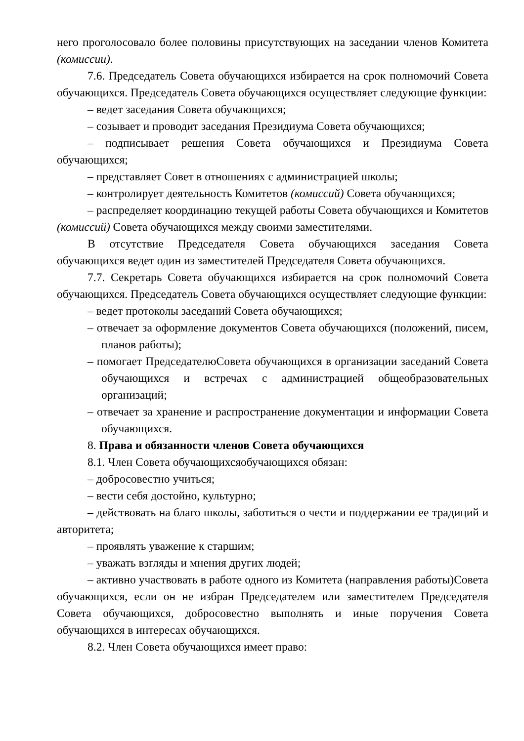него проголосовало более половины присутствующих на заседании членов Комитета (комиссии).
7.6. Председатель Совета обучающихся избирается на срок полномочий Совета обучающихся. Председатель Совета обучающихся осуществляет следующие функции:
– ведет заседания Совета обучающихся;
– созывает и проводит заседания Президиума Совета обучающихся;
– подписывает решения Совета обучающихся и Президиума Совета обучающихся;
– представляет Совет в отношениях с администрацией школы;
– контролирует деятельность Комитетов (комиссий) Совета обучающихся;
– распределяет координацию текущей работы Совета обучающихся и Комитетов (комиссий) Совета обучающихся между своими заместителями.
В отсутствие Председателя Совета обучающихся заседания Совета обучающихся ведет один из заместителей Председателя Совета обучающихся.
7.7. Секретарь Совета обучающихся избирается на срок полномочий Совета обучающихся. Председатель Совета обучающихся осуществляет следующие функции:
– ведет протоколы заседаний Совета обучающихся;
– отвечает за оформление документов Совета обучающихся (положений, писем, планов работы);
– помогает ПредседателюСовета обучающихся в организации заседаний Совета обучающихся и встречах с администрацией общеобразовательных организаций;
– отвечает за хранение и распространение документации и информации Совета обучающихся.
8. Права и обязанности членов Совета обучающихся
8.1. Член Совета обучающихсяобучающихся обязан:
– добросовестно учиться;
– вести себя достойно, культурно;
– действовать на благо школы, заботиться о чести и поддержании ее традиций и авторитета;
– проявлять уважение к старшим;
– уважать взгляды и мнения других людей;
– активно участвовать в работе одного из Комитета (направления работы)Совета обучающихся, если он не избран Председателем или заместителем Председателя Совета обучающихся, добросовестно выполнять и иные поручения Совета обучающихся в интересах обучающихся.
8.2. Член Совета обучающихся имеет право: